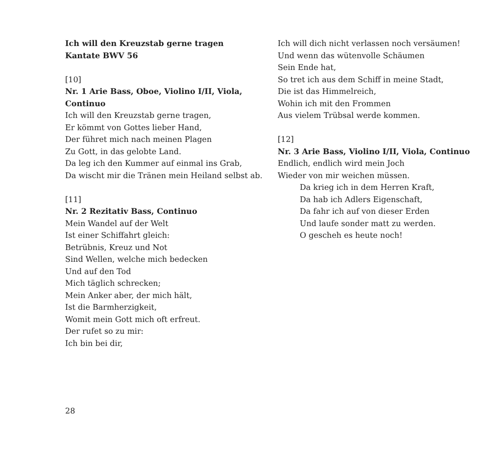Ich will den Kreuzstab gerne tragen
Kantate BWV 56
[10]
Nr. 1 Arie Bass, Oboe, Violino I/II, Viola, Continuo
Ich will den Kreuzstab gerne tragen,
Er kömmt von Gottes lieber Hand,
Der führet mich nach meinen Plagen
Zu Gott, in das gelobte Land.
Da leg ich den Kummer auf einmal ins Grab,
Da wischt mir die Tränen mein Heiland selbst ab.
[11]
Nr. 2 Rezitativ Bass, Continuo
Mein Wandel auf der Welt
Ist einer Schiffahrt gleich:
Betrübnis, Kreuz und Not
Sind Wellen, welche mich bedecken
Und auf den Tod
Mich täglich schrecken;
Mein Anker aber, der mich hält,
Ist die Barmherzigkeit,
Womit mein Gott mich oft erfreut.
Der rufet so zu mir:
Ich bin bei dir,
Ich will dich nicht verlassen noch versäumen!
Und wenn das wütenvolle Schäumen
Sein Ende hat,
So tret ich aus dem Schiff in meine Stadt,
Die ist das Himmelreich,
Wohin ich mit den Frommen
Aus vielem Trübsal werde kommen.
[12]
Nr. 3 Arie Bass, Violino I/II, Viola, Continuo
Endlich, endlich wird mein Joch
Wieder von mir weichen müssen.
Da krieg ich in dem Herren Kraft,
Da hab ich Adlers Eigenschaft,
Da fahr ich auf von dieser Erden
Und laufe sonder matt zu werden.
O gescheh es heute noch!
28